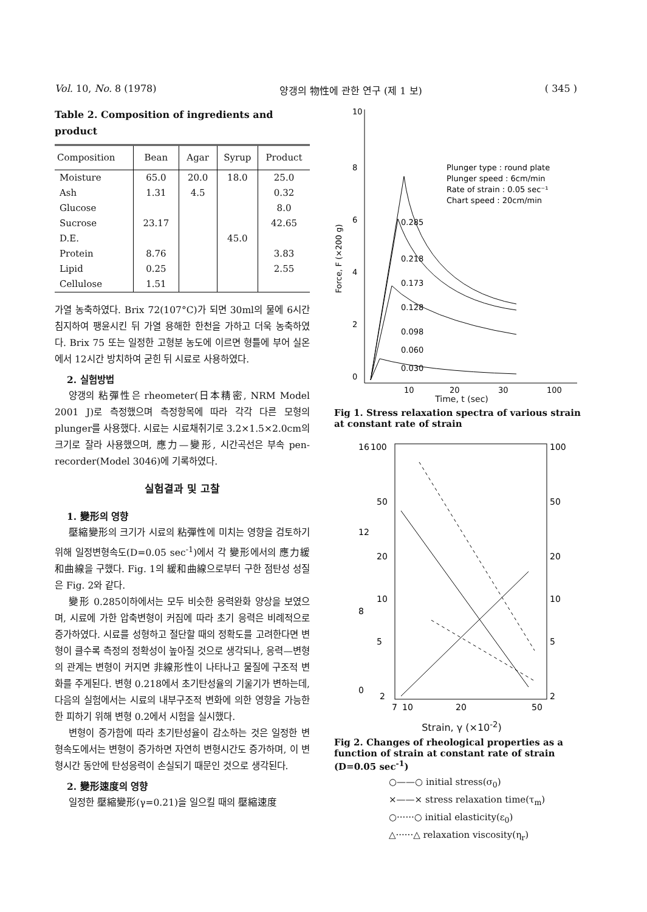Vol. 10, No. 8 (1978) 양갱의 物性에 관한 연구 (제 1 보) ( 345 )
Table 2. Composition of ingredients and product
| Composition | Bean | Agar | Syrup | Product |
| --- | --- | --- | --- | --- |
| Moisture | 65.0 | 20.0 | 18.0 | 25.0 |
| Ash | 1.31 | 4.5 | | 0.32 |
| Glucose | | | | 8.0 |
| Sucrose | 23.17 | | | 42.65 |
| D.E. | | | 45.0 | |
| Protein | 8.76 | | | 3.83 |
| Lipid | 0.25 | | | 2.55 |
| Cellulose | 1.51 | | | |
가열 농축하였다. Brix 72(107°C)가 되면 30ml의 물에 6시간 침지하여 팽윤시킨 뒤 가열 용해한 한천을 가하고 더욱 농축하였다. Brix 75 또는 일정한 고형분 농도에 이르면 형틀에 부어 실온에서 12시간 방치하여 굳힌 뒤 시료로 사용하였다.
2. 실험방법
양갱의 粘彈性은 rheometer(日本精密, NRM Model 2001 J)로 측정했으며 측정항목에 따라 각각 다른 모형의 plunger를 사용했다. 시료는 시료채취기로 3.2×1.5×2.0cm의 크기로 잘라 사용했으며, 應力—變形, 시간곡선은 부속 pen-recorder(Model 3046)에 기록하였다.
실험결과 및 고찰
1. 變形의 영향
壓縮變形의 크기가 시료의 粘彈性에 미치는 영향을 검토하기 위해 일정변형속도(D=0.05 sec<sup>-1</sup>)에서 각 變形에서의 應力緩和曲線을 구했다. Fig. 1의 緩和曲線으로부터 구한 점탄성 성질은 Fig. 2와 같다.
變形 0.285이하에서는 모두 비슷한 응력완화 양상을 보였으며, 시료에 가한 압축변형이 커짐에 따라 초기 응력은 비례적으로 증가하였다. 시료를 성형하고 절단할 때의 정확도를 고려한다면 변형이 클수록 측정의 정확성이 높아질 것으로 생각되나, 응력—변형의 관계는 변형이 커지면 非線形性이 나타나고 물질에 구조적 변화를 주게된다. 변형 0.218에서 초기탄성율의 기울기가 변하는데, 다음의 실험에서는 시료의 내부구조적 변화에 의한 영향을 가능한 한 피하기 위해 변형 0.2에서 시험을 실시했다.
변형이 증가함에 따라 초기탄성율이 감소하는 것은 일정한 변형속도에서는 변형이 증가하면 자연히 변형시간도 증가하며, 이 변형시간 동안에 탄성응력이 손실되기 때문인 것으로 생각된다.
2. 變形速度의 영향
일정한 壓縮變形(γ=0.21)을 일으킬 때의 壓縮速度
10
8
6
4
2
0
10
20
30
100
Plunger type : round plate
Plunger speed : 6cm/min
Rate of strain : 0.05 sec⁻¹
Chart speed : 20cm/min
0.285
0.218
0.173
0.128
0.098
0.060
0.030
Force, F (×200 g)
Time, t (sec)
Fig 1. Stress relaxation spectra of various strain at constant rate of strain
16
12
8
0
100
50
20
10
5
2
100
50
20
10
5
2
7
10
20
50
Strain, γ (×10<sup>-2</sup>)
Fig 2. Changes of rheological properties as a function of strain at constant rate of strain (D=0.05 sec<sup>-1</sup>)
○——○ initial stress(σ<sub>0</sub>)
×——× stress relaxation time(τ<sub>m</sub>)
○······○ initial elasticity(ε<sub>0</sub>)
△······△ relaxation viscosity(η<sub>r</sub>)